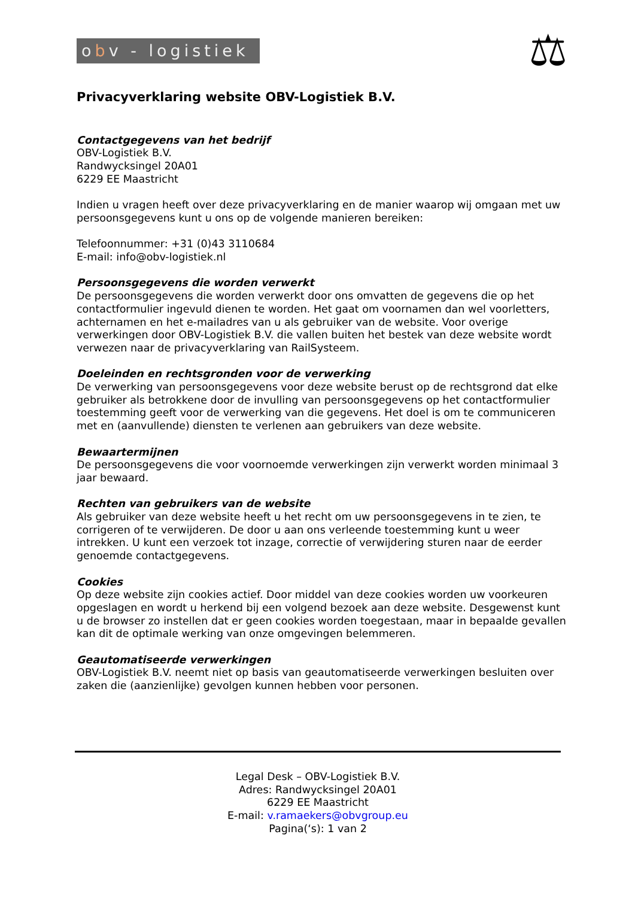obv - logistiek
⚖
Privacyverklaring website OBV-Logistiek B.V.
Contactgegevens van het bedrijf
OBV-Logistiek B.V.
Randwycksingel 20A01
6229 EE Maastricht
Indien u vragen heeft over deze privacyverklaring en de manier waarop wij omgaan met uw persoonsgegevens kunt u ons op de volgende manieren bereiken:
Telefoonnummer: +31 (0)43 3110684
E-mail: info@obv-logistiek.nl
Persoonsgegevens die worden verwerkt
De persoonsgegevens die worden verwerkt door ons omvatten de gegevens die op het contactformulier ingevuld dienen te worden. Het gaat om voornamen dan wel voorletters, achternamen en het e-mailadres van u als gebruiker van de website. Voor overige verwerkingen door OBV-Logistiek B.V. die vallen buiten het bestek van deze website wordt verwezen naar de privacyverklaring van RailSysteem.
Doeleinden en rechtsgronden voor de verwerking
De verwerking van persoonsgegevens voor deze website berust op de rechtsgrond dat elke gebruiker als betrokkene door de invulling van persoonsgegevens op het contactformulier toestemming geeft voor de verwerking van die gegevens. Het doel is om te communiceren met en (aanvullende) diensten te verlenen aan gebruikers van deze website.
Bewaartermijnen
De persoonsgegevens die voor voornoemde verwerkingen zijn verwerkt worden minimaal 3 jaar bewaard.
Rechten van gebruikers van de website
Als gebruiker van deze website heeft u het recht om uw persoonsgegevens in te zien, te corrigeren of te verwijderen. De door u aan ons verleende toestemming kunt u weer intrekken. U kunt een verzoek tot inzage, correctie of verwijdering sturen naar de eerder genoemde contactgegevens.
Cookies
Op deze website zijn cookies actief. Door middel van deze cookies worden uw voorkeuren opgeslagen en wordt u herkend bij een volgend bezoek aan deze website. Desgewenst kunt u de browser zo instellen dat er geen cookies worden toegestaan, maar in bepaalde gevallen kan dit de optimale werking van onze omgevingen belemmeren.
Geautomatiseerde verwerkingen
OBV-Logistiek B.V. neemt niet op basis van geautomatiseerde verwerkingen besluiten over zaken die (aanzienlijke) gevolgen kunnen hebben voor personen.
Legal Desk – OBV-Logistiek B.V.
Adres: Randwycksingel 20A01
6229 EE Maastricht
E-mail: v.ramaekers@obvgroup.eu
Pagina(‘s): 1 van 2